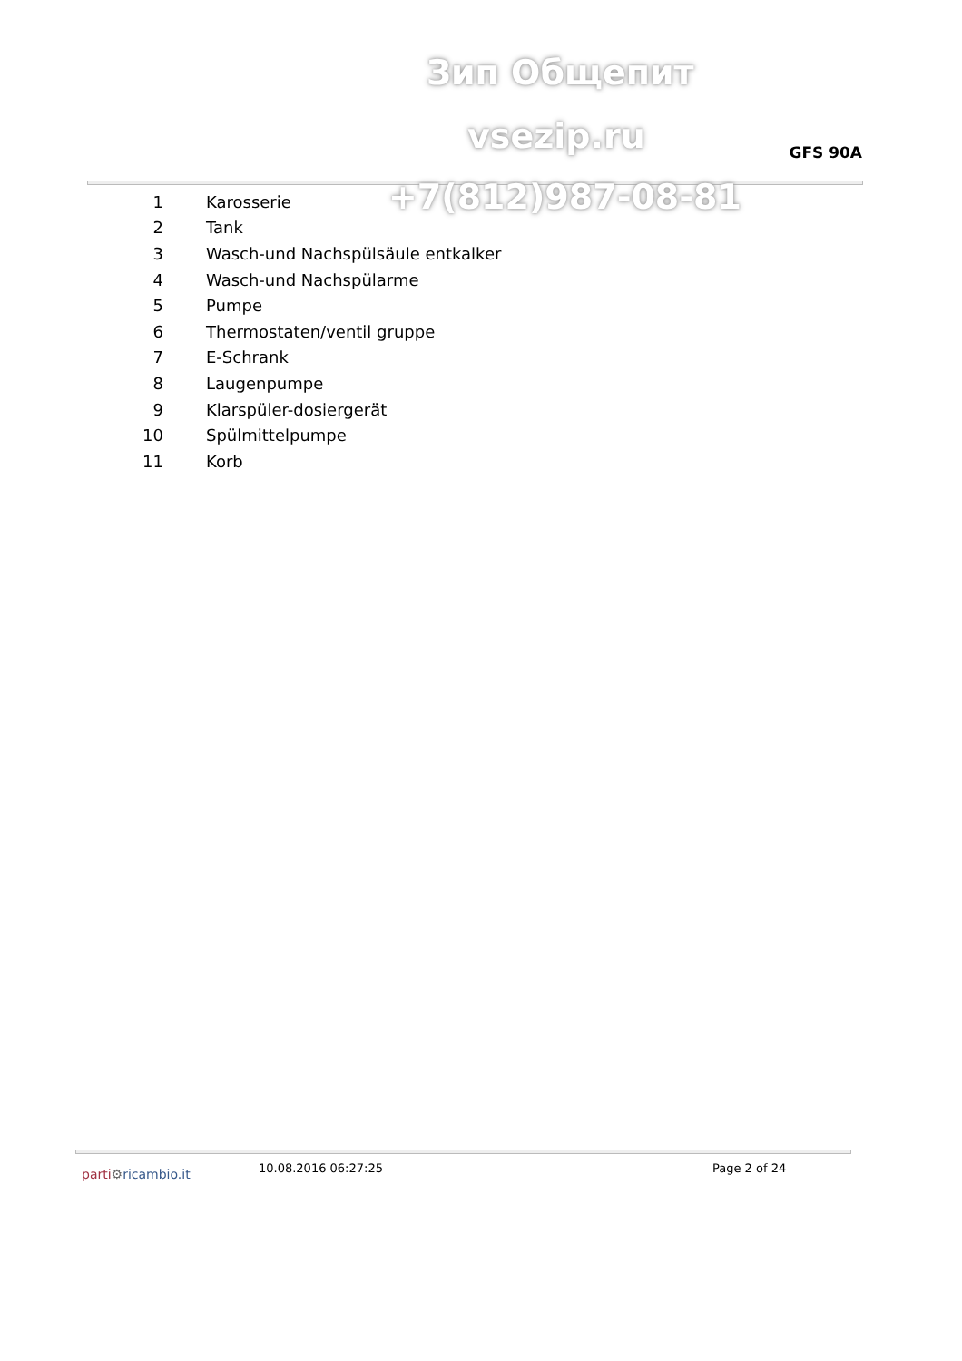Зип Общепит
vsezip.ru
GFS 90A
+7(812)987-08-81
| 1 | Karosserie |
| 2 | Tank |
| 3 | Wasch-und Nachspülsäule entkalker |
| 4 | Wasch-und Nachspülarme |
| 5 | Pumpe |
| 6 | Thermostaten/ventil gruppe |
| 7 | E-Schrank |
| 8 | Laugenpumpe |
| 9 | Klarspüler-dosiergerät |
| 10 | Spülmittelpumpe |
| 11 | Korb |
parti⚙ricambio.it
10.08.2016 06:27:25 Page 2 of 24